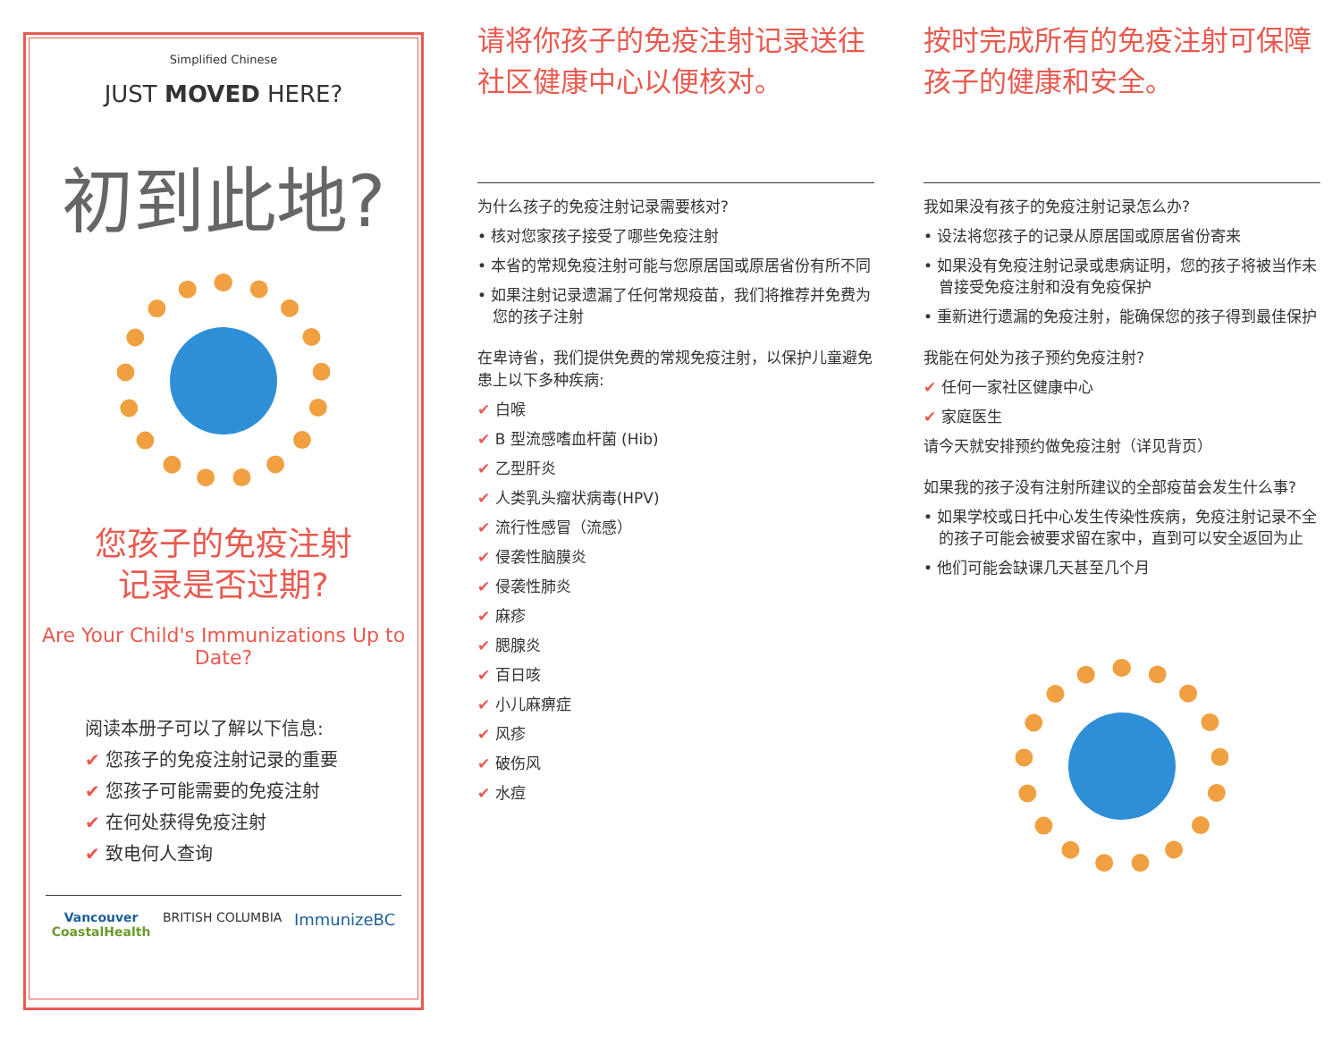Simplified Chinese
JUST MOVED HERE?
初到此地?
您孩子的免疫注射
记录是否过期?
Are Your Child's Immunizations Up to Date?
阅读本册子可以了解以下信息:
✔ 您孩子的免疫注射记录的重要
✔ 您孩子可能需要的免疫注射
✔ 在何处获得免疫注射
✔ 致电何人查询
Vancouver
CoastalHealth BRITISH COLUMBIA ImmunizeBC
请将你孩子的免疫注射记录送往社区健康中心以便核对。
为什么孩子的免疫注射记录需要核对?
• 核对您家孩子接受了哪些免疫注射
• 本省的常规免疫注射可能与您原居国或原居省份有所不同
• 如果注射记录遗漏了任何常规疫苗，我们将推荐并免费为您的孩子注射
在卑诗省，我们提供免费的常规免疫注射，以保护儿童避免患上以下多种疾病:
✔ 白喉
✔ B 型流感嗜血杆菌 (Hib)
✔ 乙型肝炎
✔ 人类乳头瘤状病毒(HPV)
✔ 流行性感冒（流感）
✔ 侵袭性脑膜炎
✔ 侵袭性肺炎
✔ 麻疹
✔ 腮腺炎
✔ 百日咳
✔ 小儿麻痹症
✔ 风疹
✔ 破伤风
✔ 水痘
按时完成所有的免疫注射可保障孩子的健康和安全。
我如果没有孩子的免疫注射记录怎么办?
• 设法将您孩子的记录从原居国或原居省份寄来
• 如果没有免疫注射记录或患病证明，您的孩子将被当作未曾接受免疫注射和没有免疫保护
• 重新进行遗漏的免疫注射，能确保您的孩子得到最佳保护
我能在何处为孩子预约免疫注射?
✔ 任何一家社区健康中心
✔ 家庭医生
请今天就安排预约做免疫注射（详见背页）
如果我的孩子没有注射所建议的全部疫苗会发生什么事?
• 如果学校或日托中心发生传染性疾病，免疫注射记录不全的孩子可能会被要求留在家中，直到可以安全返回为止
• 他们可能会缺课几天甚至几个月